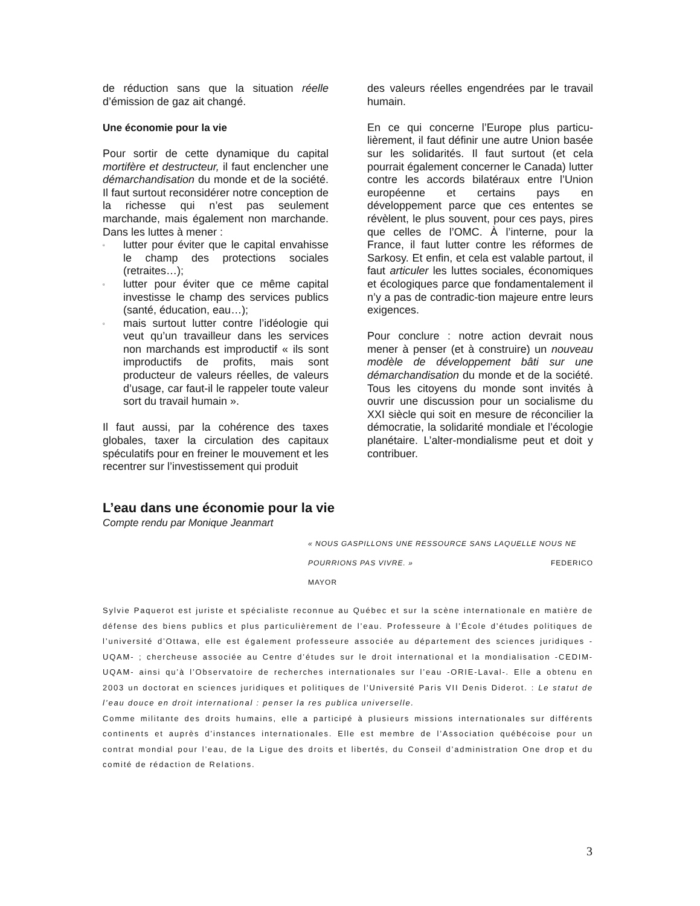de réduction sans que la situation réelle d’émission de gaz ait changé.
Une économie pour la vie
Pour sortir de cette dynamique du capital mortifère et destructeur, il faut enclencher une démarchandisation du monde et de la société. Il faut surtout reconsidérer notre conception de la richesse qui n’est pas seulement marchande, mais également non marchande. Dans les luttes à mener :
▫ lutter pour éviter que le capital envahisse le champ des protections sociales (retraites…);
▫ lutter pour éviter que ce même capital investisse le champ des services publics (santé, éducation, eau…);
▫ mais surtout lutter contre l’idéologie qui veut qu’un travailleur dans les services non marchands est improductif « ils sont improductifs de profits, mais sont producteur de valeurs réelles, de valeurs d’usage, car faut-il le rappeler toute valeur sort du travail humain ».
Il faut aussi, par la cohérence des taxes globales, taxer la circulation des capitaux spéculatifs pour en freiner le mouvement et les recentrer sur l’investissement qui produit
des valeurs réelles engendrées par le travail humain.
En ce qui concerne l’Europe plus particu-lièrement, il faut définir une autre Union basée sur les solidarités. Il faut surtout (et cela pourrait également concerner le Canada) lutter contre les accords bilatéraux entre l’Union européenne et certains pays en développement parce que ces ententes se révèlent, le plus souvent, pour ces pays, pires que celles de l’OMC. À l’interne, pour la France, il faut lutter contre les réformes de Sarkosy. Et enfin, et cela est valable partout, il faut articuler les luttes sociales, économiques et écologiques parce que fondamentalement il n’y a pas de contradic-tion majeure entre leurs exigences.
Pour conclure : notre action devrait nous mener à penser (et à construire) un nouveau modèle de développement bâti sur une démarchandisation du monde et de la société. Tous les citoyens du monde sont invités à ouvrir une discussion pour un socialisme du XXI siècle qui soit en mesure de réconcilier la démocratie, la solidarité mondiale et l’écologie planétaire. L’alter-mondialisme peut et doit y contribuer.
L’eau dans une économie pour la vie
Compte rendu par Monique Jeanmart
« NOUS GASPILLONS UNE RESSOURCE SANS LAQUELLE NOUS NE POURRIONS PAS VIVRE. » FEDERICO
MAYOR
Sylvie Paquerot est juriste et spécialiste reconnue au Québec et sur la scène internationale en matière de défense des biens publics et plus particulièrement de l’eau. Professeure à l’École d’études politiques de l’université d’Ottawa, elle est également professeure associée au département des sciences juridiques -UQAM- ; chercheuse associée au Centre d’études sur le droit international et la mondialisation -CEDIM-UQAM- ainsi qu’à l’Observatoire de recherches internationales sur l’eau -ORIE-Laval-. Elle a obtenu en 2003 un doctorat en sciences juridiques et politiques de l’Université Paris VII Denis Diderot. : Le statut de l’eau douce en droit international : penser la res publica universelle.
Comme militante des droits humains, elle a participé à plusieurs missions internationales sur différents continents et auprès d’instances internationales. Elle est membre de l’Association québécoise pour un contrat mondial pour l’eau, de la Ligue des droits et libertés, du Conseil d’administration One drop et du comité de rédaction de Relations.
3